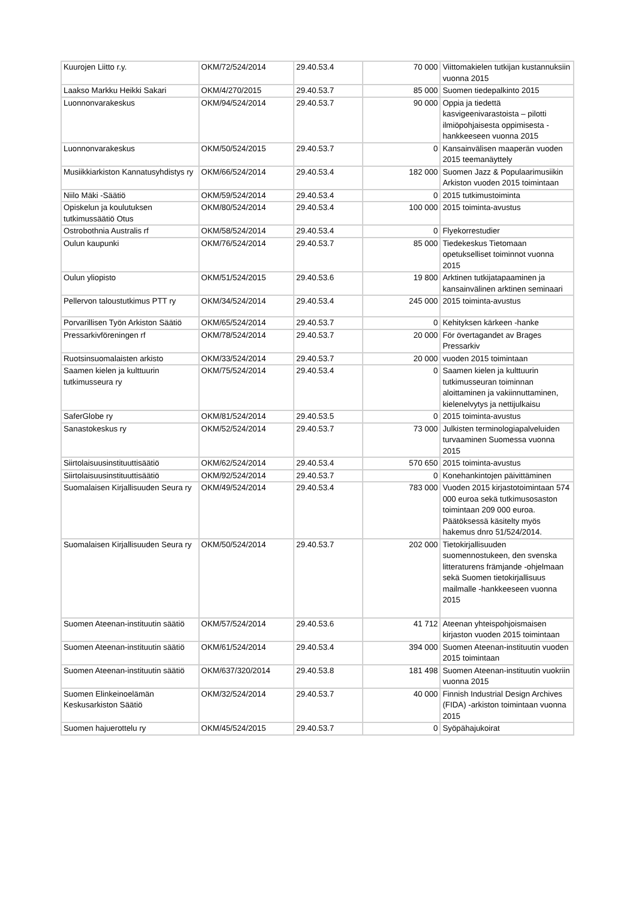| Kuurojen Liitto r.y. | OKM/72/524/2014 | 29.40.53.4 | 70 000 | Viittomakielen tutkijan kustannuksiin vuonna 2015 |
| Laakso Markku Heikki Sakari | OKM/4/270/2015 | 29.40.53.7 | 85 000 | Suomen tiedepalkinto 2015 |
| Luonnonvarakeskus | OKM/94/524/2014 | 29.40.53.7 | 90 000 | Oppia ja tiedettä kasvigeenivarastoista – pilotti ilmiöpohjaisesta oppimisesta -hankkeeseen vuonna 2015 |
| Luonnonvarakeskus | OKM/50/524/2015 | 29.40.53.7 | 0 | Kansainvälisen maaperän vuoden 2015 teemanäyttely |
| Musiikkiarkiston Kannatusyhdistys ry | OKM/66/524/2014 | 29.40.53.4 | 182 000 | Suomen Jazz & Populaarimusiikin Arkiston vuoden 2015 toimintaan |
| Niilo Mäki -Säätiö | OKM/59/524/2014 | 29.40.53.4 | 0 | 2015 tutkimustoiminta |
| Opiskelun ja koulutuksen tutkimussäätiö Otus | OKM/80/524/2014 | 29.40.53.4 | 100 000 | 2015 toiminta-avustus |
| Ostrobothnia Australis rf | OKM/58/524/2014 | 29.40.53.4 | 0 | Flyekorrestudier |
| Oulun kaupunki | OKM/76/524/2014 | 29.40.53.7 | 85 000 | Tiedekeskus Tietomaan opetukselliset toiminnot vuonna 2015 |
| Oulun yliopisto | OKM/51/524/2015 | 29.40.53.6 | 19 800 | Arktinen tutkijatapaaminen ja kansainvälinen arktinen seminaari |
| Pellervon taloustutkimus PTT ry | OKM/34/524/2014 | 29.40.53.4 | 245 000 | 2015 toiminta-avustus |
| Porvarillisen Työn Arkiston Säätiö | OKM/65/524/2014 | 29.40.53.7 | 0 | Kehityksen kärkeen -hanke |
| Pressarkivföreningen rf | OKM/78/524/2014 | 29.40.53.7 | 20 000 | För övertagandet av Brages Pressarkiv |
| Ruotsinsuomalaisten arkisto | OKM/33/524/2014 | 29.40.53.7 | 20 000 | vuoden 2015 toimintaan |
| Saamen kielen ja kulttuurin tutkimusseura ry | OKM/75/524/2014 | 29.40.53.4 | 0 | Saamen kielen ja kulttuurin tutkimusseuran toiminnan aloittaminen ja vakiinnuttaminen, kielenelvytys ja nettijulkaisu |
| SaferGlobe ry | OKM/81/524/2014 | 29.40.53.5 | 0 | 2015 toiminta-avustus |
| Sanastokeskus ry | OKM/52/524/2014 | 29.40.53.7 | 73 000 | Julkisten terminologiapalveluiden turvaaminen Suomessa vuonna 2015 |
| Siirtolaisuusinstituuttisäätiö | OKM/62/524/2014 | 29.40.53.4 | 570 650 | 2015 toiminta-avustus |
| Siirtolaisuusinstituuttisäätiö | OKM/92/524/2014 | 29.40.53.7 | 0 | Konehankintojen päivittäminen |
| Suomalaisen Kirjallisuuden Seura ry | OKM/49/524/2014 | 29.40.53.4 | 783 000 | Vuoden 2015 kirjastotoimintaan 574 000 euroa sekä tutkimusosaston toimintaan 209 000 euroa. Päätöksessä käsitelty myös hakemus dnro 51/524/2014. |
| Suomalaisen Kirjallisuuden Seura ry | OKM/50/524/2014 | 29.40.53.7 | 202 000 | Tietokirjallisuuden suomennostukeen, den svenska litteraturens främjande -ohjelmaan sekä Suomen tietokirjallisuus mailmalle -hankkeeseen vuonna 2015 |
| Suomen Ateenan-instituutin säätiö | OKM/57/524/2014 | 29.40.53.6 | 41 712 | Ateenan yhteispohjoismaisen kirjaston vuoden 2015 toimintaan |
| Suomen Ateenan-instituutin säätiö | OKM/61/524/2014 | 29.40.53.4 | 394 000 | Suomen Ateenan-instituutin vuoden 2015 toimintaan |
| Suomen Ateenan-instituutin säätiö | OKM/637/320/2014 | 29.40.53.8 | 181 498 | Suomen Ateenan-instituutin vuokriin vuonna 2015 |
| Suomen Elinkeinoelämän Keskusarkiston Säätiö | OKM/32/524/2014 | 29.40.53.7 | 40 000 | Finnish Industrial Design Archives (FIDA) -arkiston toimintaan vuonna 2015 |
| Suomen hajuerottelu ry | OKM/45/524/2015 | 29.40.53.7 | 0 | Syöpähajukoirat |